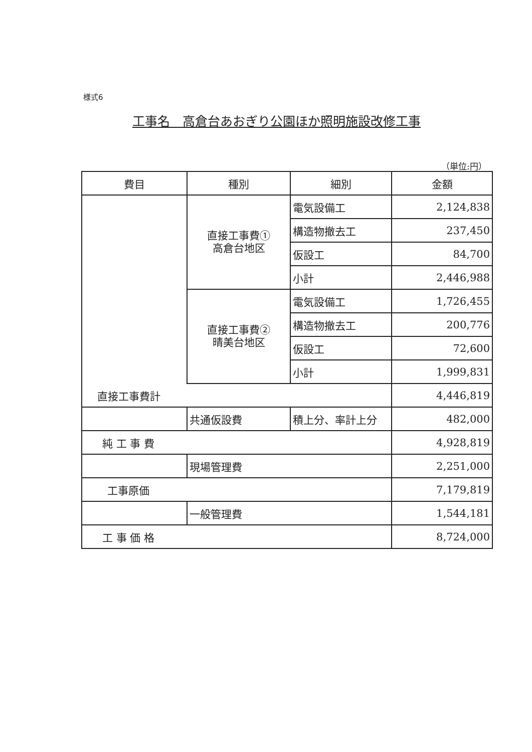様式6
工事名　高倉台あおぎり公園ほか照明施設改修工事
（単位:円）
| 費目 | 種別 | 細別 | 金額 |
| --- | --- | --- | --- |
| | 直接工事費① 高倉台地区 | 電気設備工 | 2,124,838 |
| | | 構造物撤去工 | 237,450 |
| | | 仮設工 | 84,700 |
| | | 小計 | 2,446,988 |
| | 直接工事費② 晴美台地区 | 電気設備工 | 1,726,455 |
| | | 構造物撤去工 | 200,776 |
| | | 仮設工 | 72,600 |
| | | 小計 | 1,999,831 |
| 直接工事費計 | | | 4,446,819 |
| | 共通仮設費 | 積上分、率計上分 | 482,000 |
| 純 工 事 費 | | | 4,928,819 |
| | 現場管理費 | | 2,251,000 |
| 工事原価 | | | 7,179,819 |
| | 一般管理費 | | 1,544,181 |
| 工 事 価 格 | | | 8,724,000 |